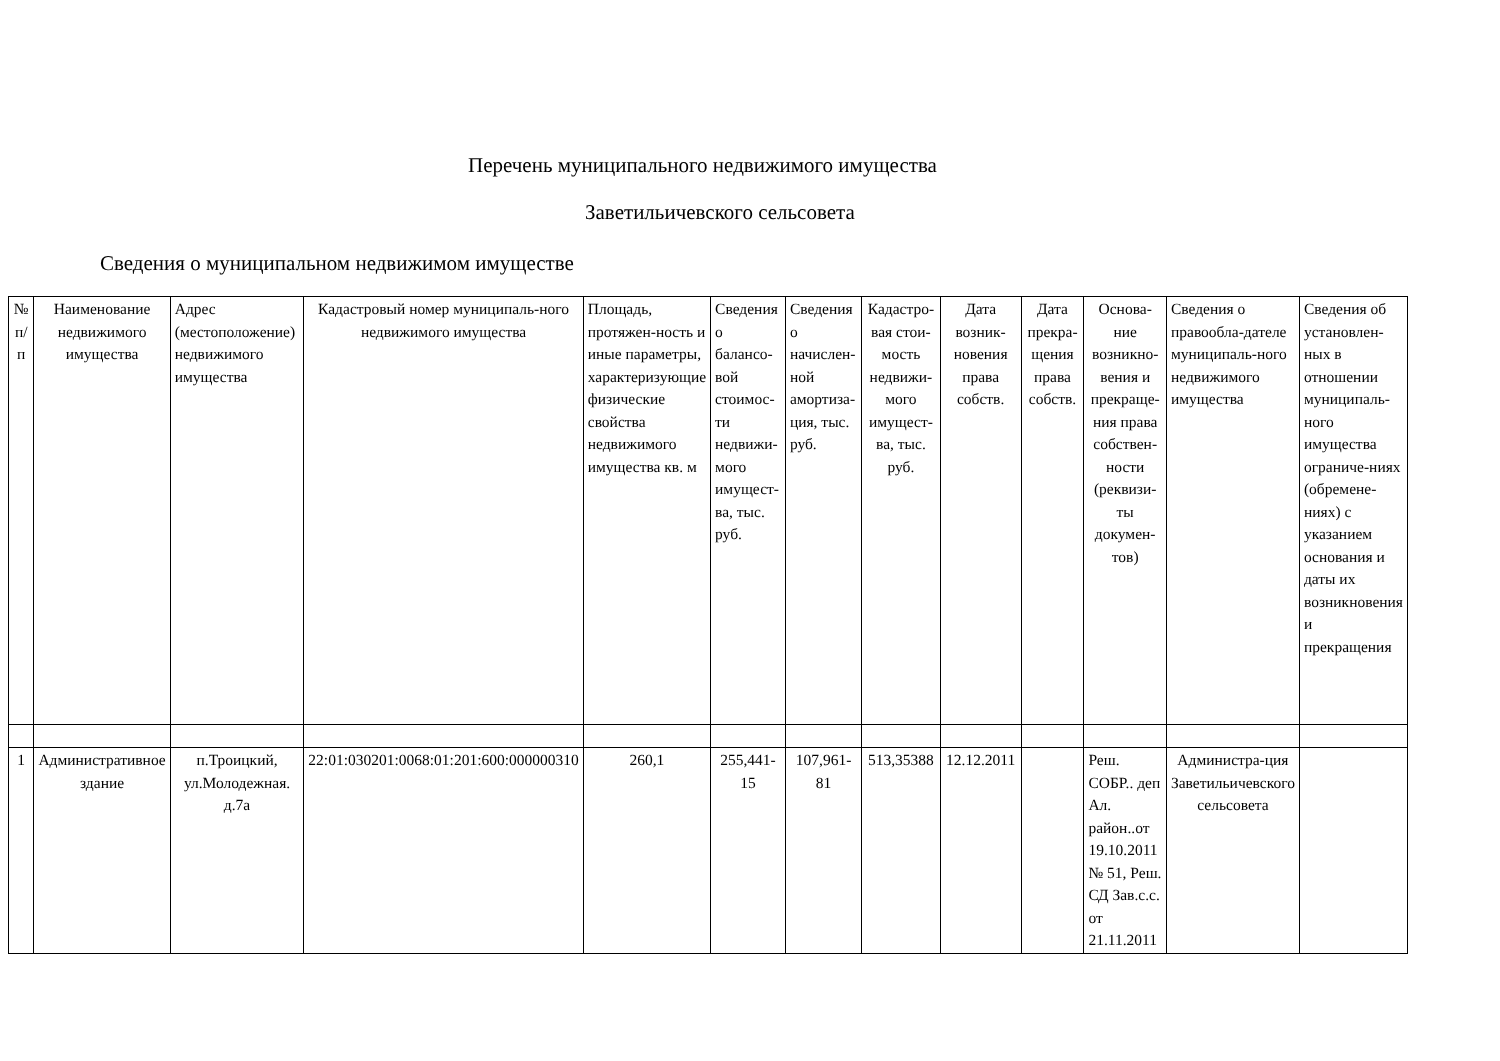Перечень муниципального недвижимого имущества
Заветильичевского сельсовета
Сведения о муниципальном недвижимом имуществе
| № п/п | Наименование недвижимого имущества | Адрес (местоположение) недвижимого имущества | Кадастровый номер муниципаль-ного недвижимого имущества | Площадь, протяжен-ность и иные параметры, характеризующие физические свойства недвижимого имущества кв. м | Сведения о балансо-вой стоимос-ти недвижи-мого имущест-ва, тыс. руб. | Сведения о начислен-ной амортиза-ция, тыс. руб. | Кадастро-вая стои-мость недвижи-мого имущест-ва, тыс. руб. | Дата возник-новения права собств. | Дата прекра-щения права собств. | Основа-ние возникно-вения и прекраще-ния права собствен-ности (реквизи-ты докумен-тов) | Сведения о правообла-дателе муниципаль-ного недвижимого имущества | Сведения об установлен-ных в отношении муниципаль-ного имущества ограниче-ниях (обремене-ниях) с указанием основания и даты их возникновения и прекращения |
| --- | --- | --- | --- | --- | --- | --- | --- | --- | --- | --- | --- | --- |
| 1 | Административное здание | п.Троицкий, ул.Молодежная. д.7а | 22:01:030201:0068:01:201:600:000000310 | 260,1 | 255,441-15 | 107,961-81 | 513,35388 | 12.12.2011 | | Реш. СОБР.. деп Ал. район..от 19.10.2011 № 51, Реш. СД Зав.с.с. от 21.11.2011 | Администра-ция Заветильичевского сельсовета | |